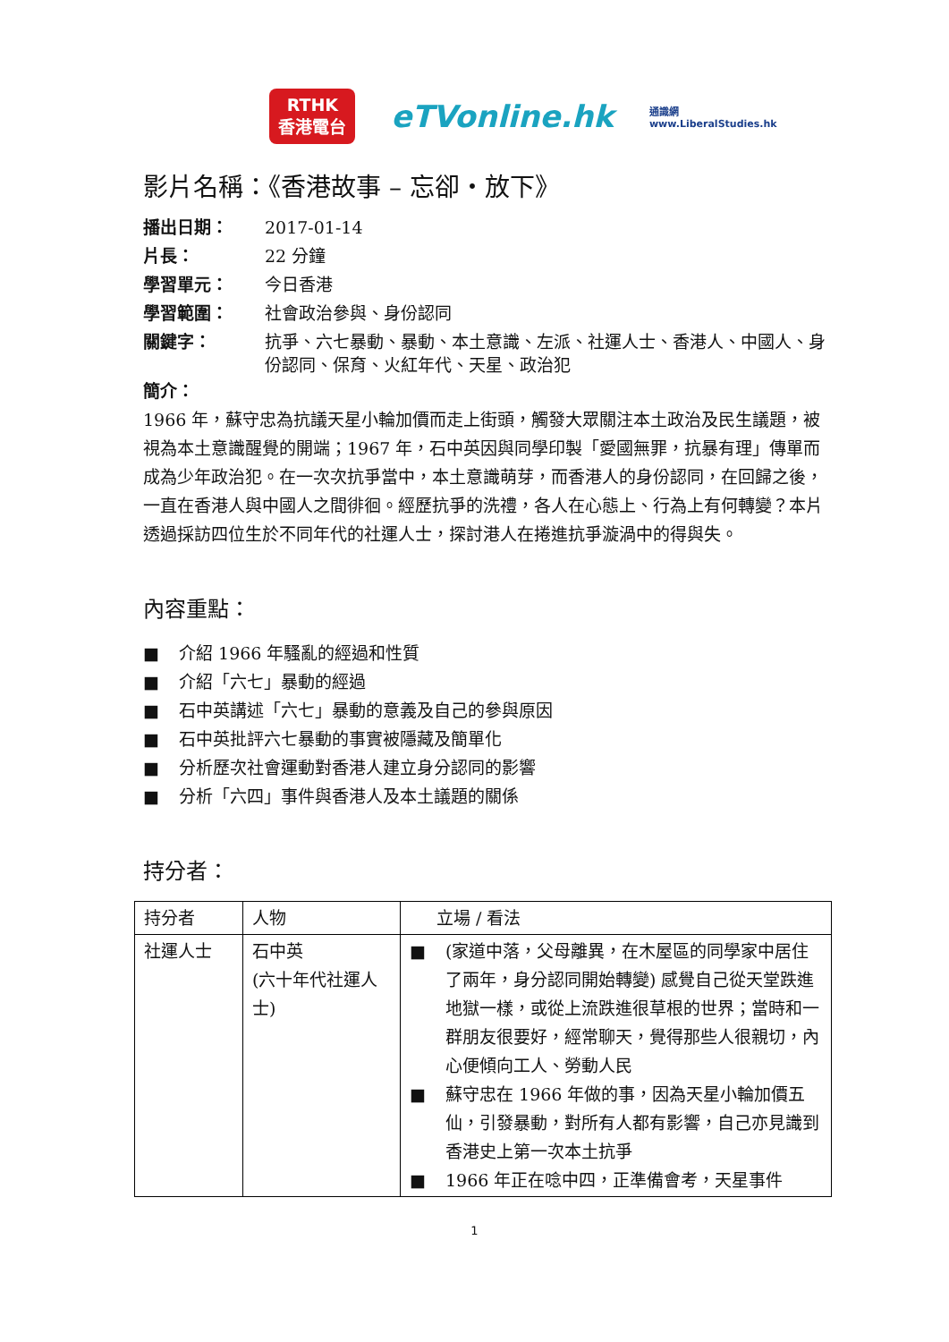RTHK
香港電台
eTVonline.hk
通識網
www.LiberalStudies.hk
影片名稱：《香港故事 – 忘卻・放下》
播出日期： 2017-01-14 片長： 22 分鐘 學習單元： 今日香港 學習範圍： 社會政治參與、身份認同 關鍵字： 抗爭、六七暴動、暴動、本土意識、左派、社運人士、香港人、中國人、身份認同、保育、火紅年代、天星、政治犯
簡介：
1966 年，蘇守忠為抗議天星小輪加價而走上街頭，觸發大眾關注本土政治及民生議題，被視為本土意識醒覺的開端；1967 年，石中英因與同學印製「愛國無罪，抗暴有理」傳單而成為少年政治犯。在一次次抗爭當中，本土意識萌芽，而香港人的身份認同，在回歸之後，一直在香港人與中國人之間徘徊。經歷抗爭的洗禮，各人在心態上、行為上有何轉變？本片透過採訪四位生於不同年代的社運人士，探討港人在捲進抗爭漩渦中的得與失。
內容重點：
■ 介紹 1966 年騷亂的經過和性質
■ 介紹「六七」暴動的經過
■ 石中英講述「六七」暴動的意義及自己的參與原因
■ 石中英批評六七暴動的事實被隱藏及簡單化
■ 分析歷次社會運動對香港人建立身分認同的影響
■ 分析「六四」事件與香港人及本土議題的關係
持分者：
| 持分者 | 人物 | 立場 / 看法 |
| --- | --- | --- |
| 社運人士 | 石中英 (六十年代社運人士) | ■ (家道中落，父母離異，在木屋區的同學家中居住了兩年，身分認同開始轉變) 感覺自己從天堂跌進地獄一樣，或從上流跌進很草根的世界；當時和一群朋友很要好，經常聊天，覺得那些人很親切，內心便傾向工人、勞動人民 ■ 蘇守忠在 1966 年做的事，因為天星小輪加價五仙，引發暴動，對所有人都有影響，自己亦見識到香港史上第一次本土抗爭 ■ 1966 年正在唸中四，正準備會考，天星事件 |
1